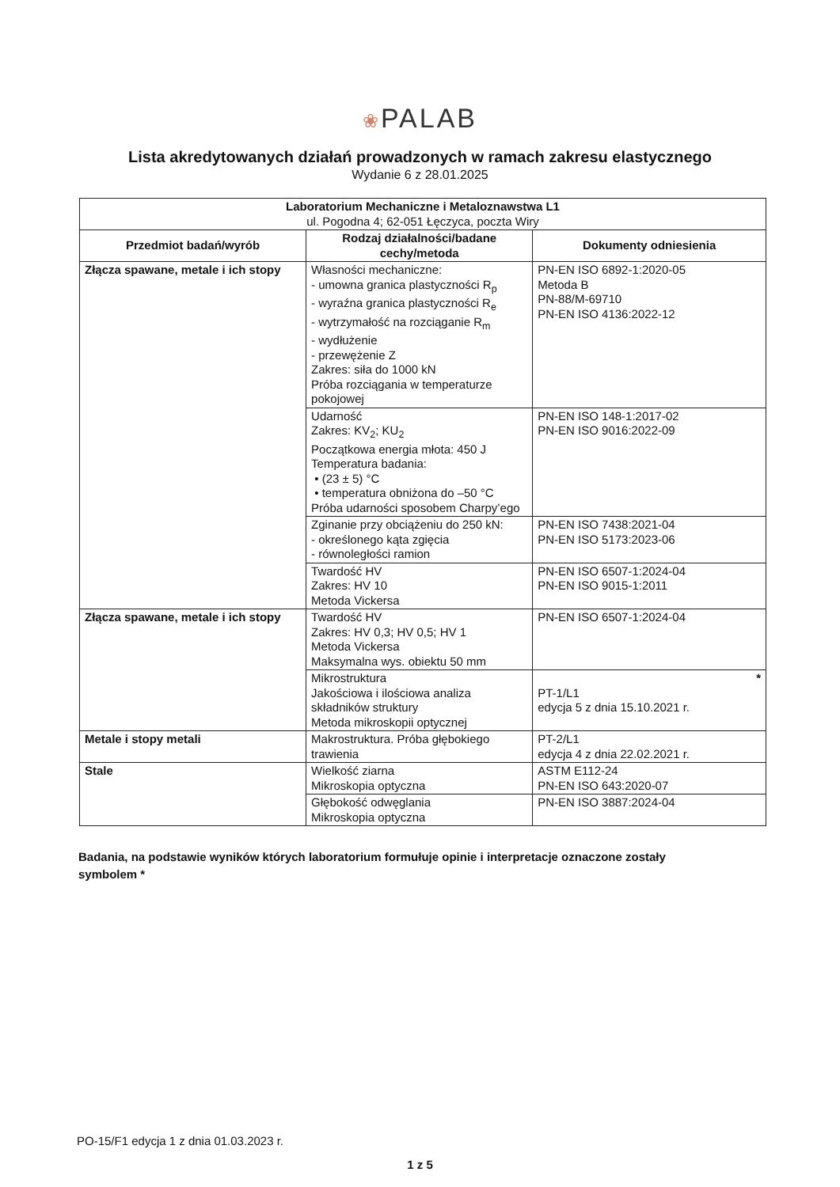❀PALAB
Lista akredytowanych działań prowadzonych w ramach zakresu elastycznego
Wydanie 6 z 28.01.2025
| Laboratorium Mechaniczne i Metaloznawstwa L1 ul. Pogodna 4; 62-051 Łęczyca, poczta Wiry | | |
| --- | --- | --- |
| Przedmiot badań/wyrób | Rodzaj działalności/badane cechy/metoda | Dokumenty odniesienia |
| Złącza spawane, metale i ich stopy | Własności mechaniczne: - umowna granica plastyczności R<sub>p</sub> - wyraźna granica plastyczności R<sub>e</sub> - wytrzymałość na rozciąganie R<sub>m</sub> - wydłużenie - przewężenie Z Zakres: siła do 1000 kN Próba rozciągania w temperaturze pokojowej | PN-EN ISO 6892-1:2020-05 Metoda B PN-88/M-69710 PN-EN ISO 4136:2022-12 |
| | Udarność Zakres: KV<sub>2</sub>; KU<sub>2</sub> Początkowa energia młota: 450 J Temperatura badania: • (23 ± 5) °C • temperatura obniżona do –50 °C Próba udarności sposobem Charpy’ego | PN-EN ISO 148-1:2017-02 PN-EN ISO 9016:2022-09 |
| | Zginanie przy obciążeniu do 250 kN: - określonego kąta zgięcia - równoległości ramion | PN-EN ISO 7438:2021-04 PN-EN ISO 5173:2023-06 |
| | Twardość HV Zakres: HV 10 Metoda Vickersa | PN-EN ISO 6507-1:2024-04 PN-EN ISO 9015-1:2011 |
| Złącza spawane, metale i ich stopy | Twardość HV Zakres: HV 0,3; HV 0,5; HV 1 Metoda Vickersa Maksymalna wys. obiektu 50 mm | PN-EN ISO 6507-1:2024-04 |
| | Mikrostruktura Jakościowa i ilościowa analiza składników struktury Metoda mikroskopii optycznej | * PT-1/L1 edycja 5 z dnia 15.10.2021 r. |
| Metale i stopy metali | Makrostruktura. Próba głębokiego trawienia | PT-2/L1 edycja 4 z dnia 22.02.2021 r. |
| Stale | Wielkość ziarna Mikroskopia optyczna | ASTM E112-24 PN-EN ISO 643:2020-07 |
| | Głębokość odwęglania Mikroskopia optyczna | PN-EN ISO 3887:2024-04 |
Badania, na podstawie wyników których laboratorium formułuje opinie i interpretacje oznaczone zostały symbolem *
PO-15/F1 edycja 1 z dnia 01.03.2023 r.
1 z 5